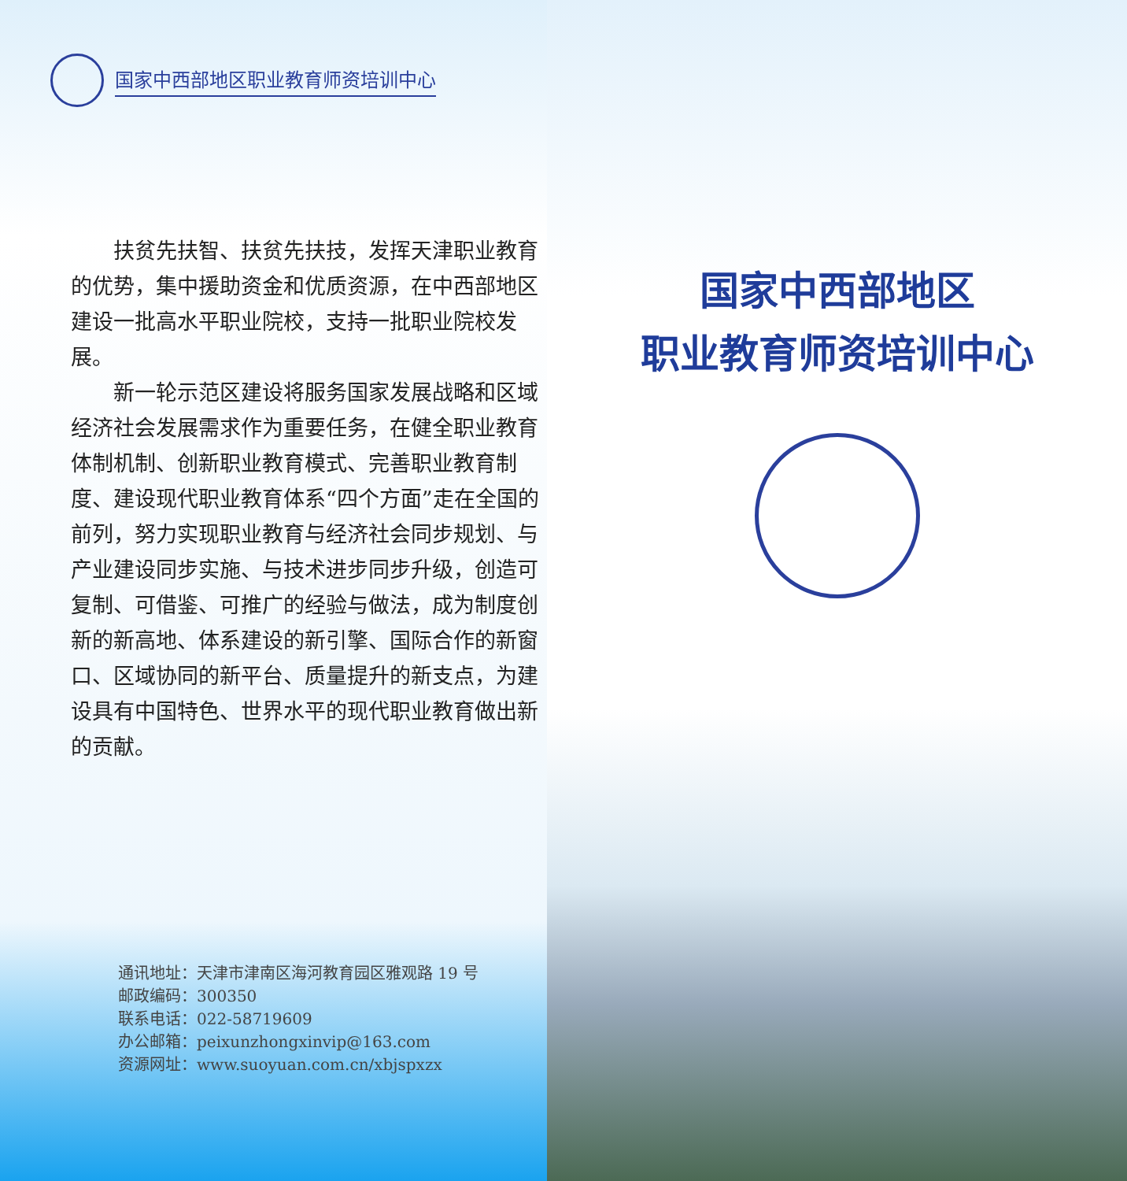国家中西部地区职业教育师资培训中心
扶贫先扶智、扶贫先扶技，发挥天津职业教育的优势，集中援助资金和优质资源，在中西部地区建设一批高水平职业院校，支持一批职业院校发展。
新一轮示范区建设将服务国家发展战略和区域经济社会发展需求作为重要任务，在健全职业教育体制机制、创新职业教育模式、完善职业教育制度、建设现代职业教育体系“四个方面”走在全国的前列，努力实现职业教育与经济社会同步规划、与产业建设同步实施、与技术进步同步升级，创造可复制、可借鉴、可推广的经验与做法，成为制度创新的新高地、体系建设的新引擎、国际合作的新窗口、区域协同的新平台、质量提升的新支点，为建设具有中国特色、世界水平的现代职业教育做出新的贡献。
通讯地址：天津市津南区海河教育园区雅观路 19 号
邮政编码：300350
联系电话：022-58719609
办公邮箱：peixunzhongxinvip@163.com
资源网址：www.suoyuan.com.cn/xbjspxzx
国家中西部地区
职业教育师资培训中心